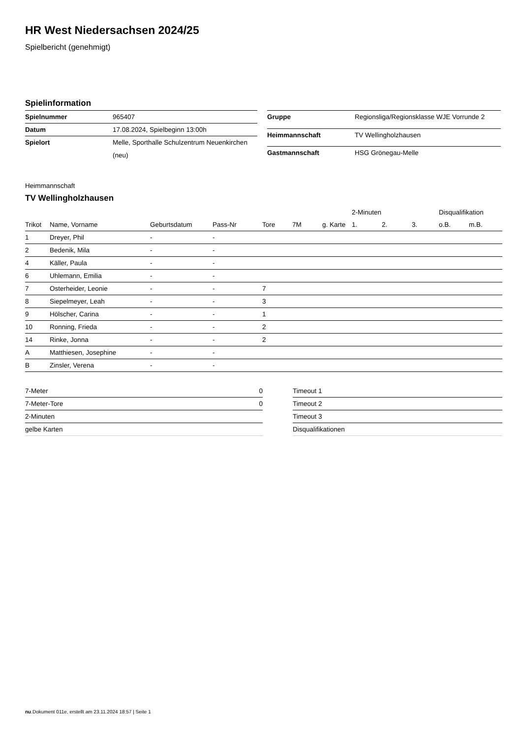HR West Niedersachsen 2024/25
Spielbericht (genehmigt)
Spielinformation
| Spielnummer | 965407 |
| Datum | 17.08.2024, Spielbeginn 13:00h |
| Spielort | Melle, Sporthalle Schulzentrum Neuenkirchen (neu) |
| Gruppe | Regionsliga/Regionsklasse WJE Vorrunde 2 |
| Heimmannschaft | TV Wellingholzhausen |
| Gastmannschaft | HSG Grönegau-Melle |
Heimmannschaft
TV Wellingholzhausen
| | | | | | | | 2-Minuten | | | Disqualifikation | |
| --- | --- | --- | --- | --- | --- | --- | --- | --- | --- | --- | --- |
| Trikot | Name, Vorname | Geburtsdatum | Pass-Nr | Tore | 7M | g. Karte | 1. | 2. | 3. | o.B. | m.B. |
| 1 | Dreyer, Phil | - | - | | | | | | | | |
| 2 | Bedenik, Mila | - | - | | | | | | | | |
| 4 | Käller, Paula | - | - | | | | | | | | |
| 6 | Uhlemann, Emilia | - | - | | | | | | | | |
| 7 | Osterheider, Leonie | - | - | 7 | | | | | | | |
| 8 | Siepelmeyer, Leah | - | - | 3 | | | | | | | |
| 9 | Hölscher, Carina | - | - | 1 | | | | | | | |
| 10 | Ronning, Frieda | - | - | 2 | | | | | | | |
| 14 | Rinke, Jonna | - | - | 2 | | | | | | | |
| A | Matthiesen, Josephine | - | - | | | | | | | | |
| B | Zinsler, Verena | - | - | | | | | | | | |
| 7-Meter | 0 |
| 7-Meter-Tore | 0 |
| 2-Minuten | |
| gelbe Karten | |
| Timeout 1 |
| Timeout 2 |
| Timeout 3 |
| Disqualifikationen |
nu.Dokument 011e, erstellt am 23.11.2024 18:57 | Seite 1